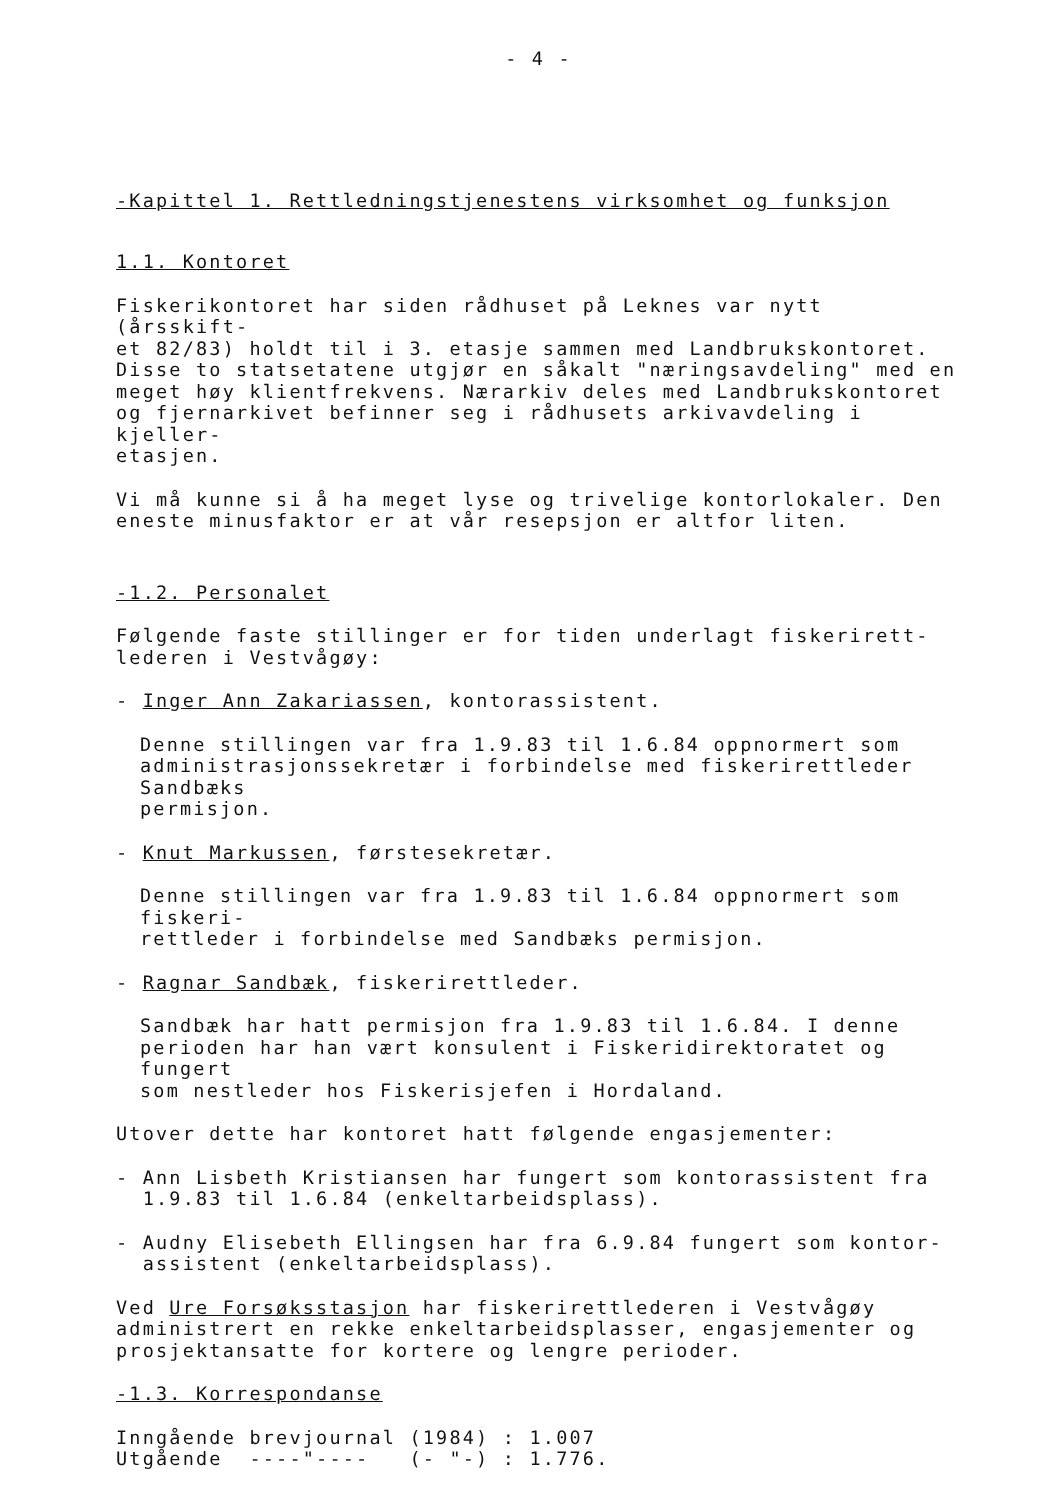- 4 -
-Kapittel 1. Rettledningstjenestens virksomhet og funksjon
1.1. Kontoret
Fiskerikontoret har siden rådhuset på Leknes var nytt (årsskift-
et 82/83) holdt til i 3. etasje sammen med Landbrukskontoret.
Disse to statsetatene utgjør en såkalt "næringsavdeling" med en
meget høy klientfrekvens. Nærarkiv deles med Landbrukskontoret
og fjernarkivet befinner seg i rådhusets arkivavdeling i kjeller-
etasjen.
Vi må kunne si å ha meget lyse og trivelige kontorlokaler. Den
eneste minusfaktor er at vår resepsjon er altfor liten.
-1.2. Personalet
Følgende faste stillinger er for tiden underlagt fiskerirett-
lederen i Vestvågøy:
- Inger Ann Zakariassen, kontorassistent.
Denne stillingen var fra 1.9.83 til 1.6.84 oppnormert som
administrasjonssekretær i forbindelse med fiskerirettleder Sandbæks
permisjon.
- Knut Markussen, førstesekretær.
Denne stillingen var fra 1.9.83 til 1.6.84 oppnormert som fiskeri-
rettleder i forbindelse med Sandbæks permisjon.
- Ragnar Sandbæk, fiskerirettleder.
Sandbæk har hatt permisjon fra 1.9.83 til 1.6.84. I denne
perioden har han vært konsulent i Fiskeridirektoratet og fungert
som nestleder hos Fiskerisjefen i Hordaland.
Utover dette har kontoret hatt følgende engasjementer:
- Ann Lisbeth Kristiansen har fungert som kontorassistent fra
1.9.83 til 1.6.84 (enkeltarbeidsplass).
- Audny Elisebeth Ellingsen har fra 6.9.84 fungert som kontor-
assistent (enkeltarbeidsplass).
Ved Ure Forsøksstasjon har fiskerirettlederen i Vestvågøy
administrert en rekke enkeltarbeidsplasser, engasjementer og
prosjektansatte for kortere og lengre perioder.
-1.3. Korrespondanse
Inngående brevjournal (1984) : 1.007
Utgående ----"---- (- "-) : 1.776.